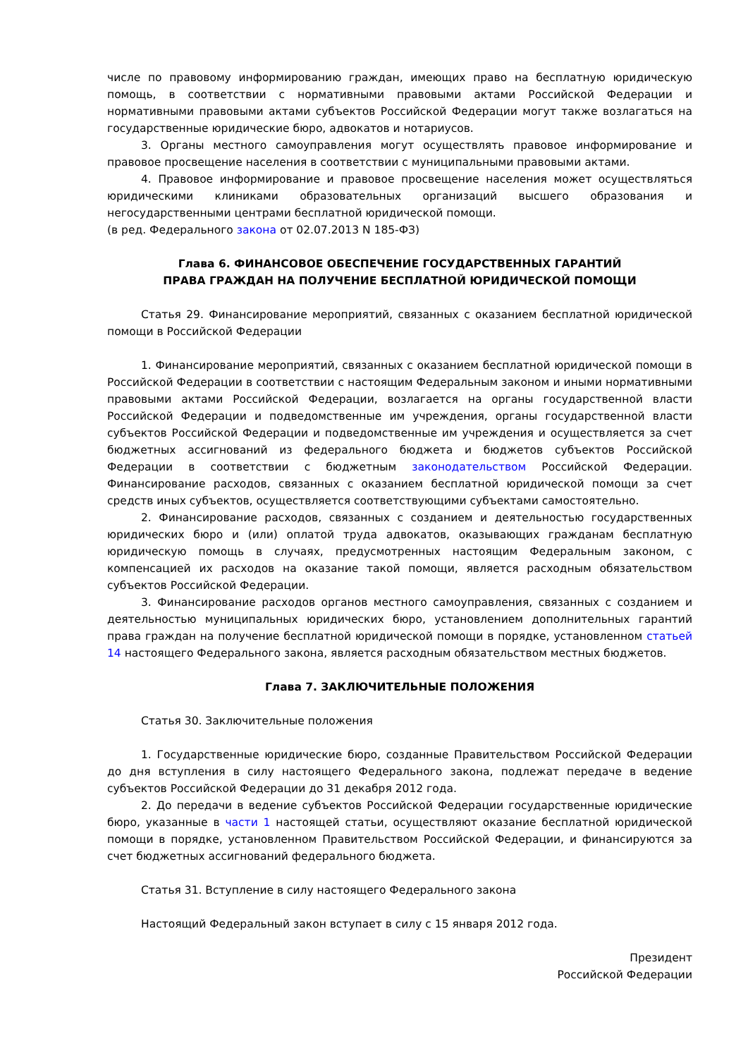числе по правовому информированию граждан, имеющих право на бесплатную юридическую помощь, в соответствии с нормативными правовыми актами Российской Федерации и нормативными правовыми актами субъектов Российской Федерации могут также возлагаться на государственные юридические бюро, адвокатов и нотариусов.
3. Органы местного самоуправления могут осуществлять правовое информирование и правовое просвещение населения в соответствии с муниципальными правовыми актами.
4. Правовое информирование и правовое просвещение населения может осуществляться юридическими клиниками образовательных организаций высшего образования и негосударственными центрами бесплатной юридической помощи.
(в ред. Федерального закона от 02.07.2013 N 185-ФЗ)
Глава 6. ФИНАНСОВОЕ ОБЕСПЕЧЕНИЕ ГОСУДАРСТВЕННЫХ ГАРАНТИЙ
ПРАВА ГРАЖДАН НА ПОЛУЧЕНИЕ БЕСПЛАТНОЙ ЮРИДИЧЕСКОЙ ПОМОЩИ
Статья 29. Финансирование мероприятий, связанных с оказанием бесплатной юридической помощи в Российской Федерации
1. Финансирование мероприятий, связанных с оказанием бесплатной юридической помощи в Российской Федерации в соответствии с настоящим Федеральным законом и иными нормативными правовыми актами Российской Федерации, возлагается на органы государственной власти Российской Федерации и подведомственные им учреждения, органы государственной власти субъектов Российской Федерации и подведомственные им учреждения и осуществляется за счет бюджетных ассигнований из федерального бюджета и бюджетов субъектов Российской Федерации в соответствии с бюджетным законодательством Российской Федерации. Финансирование расходов, связанных с оказанием бесплатной юридической помощи за счет средств иных субъектов, осуществляется соответствующими субъектами самостоятельно.
2. Финансирование расходов, связанных с созданием и деятельностью государственных юридических бюро и (или) оплатой труда адвокатов, оказывающих гражданам бесплатную юридическую помощь в случаях, предусмотренных настоящим Федеральным законом, с компенсацией их расходов на оказание такой помощи, является расходным обязательством субъектов Российской Федерации.
3. Финансирование расходов органов местного самоуправления, связанных с созданием и деятельностью муниципальных юридических бюро, установлением дополнительных гарантий права граждан на получение бесплатной юридической помощи в порядке, установленном статьей 14 настоящего Федерального закона, является расходным обязательством местных бюджетов.
Глава 7. ЗАКЛЮЧИТЕЛЬНЫЕ ПОЛОЖЕНИЯ
Статья 30. Заключительные положения
1. Государственные юридические бюро, созданные Правительством Российской Федерации до дня вступления в силу настоящего Федерального закона, подлежат передаче в ведение субъектов Российской Федерации до 31 декабря 2012 года.
2. До передачи в ведение субъектов Российской Федерации государственные юридические бюро, указанные в части 1 настоящей статьи, осуществляют оказание бесплатной юридической помощи в порядке, установленном Правительством Российской Федерации, и финансируются за счет бюджетных ассигнований федерального бюджета.
Статья 31. Вступление в силу настоящего Федерального закона
Настоящий Федеральный закон вступает в силу с 15 января 2012 года.
Президент
Российской Федерации